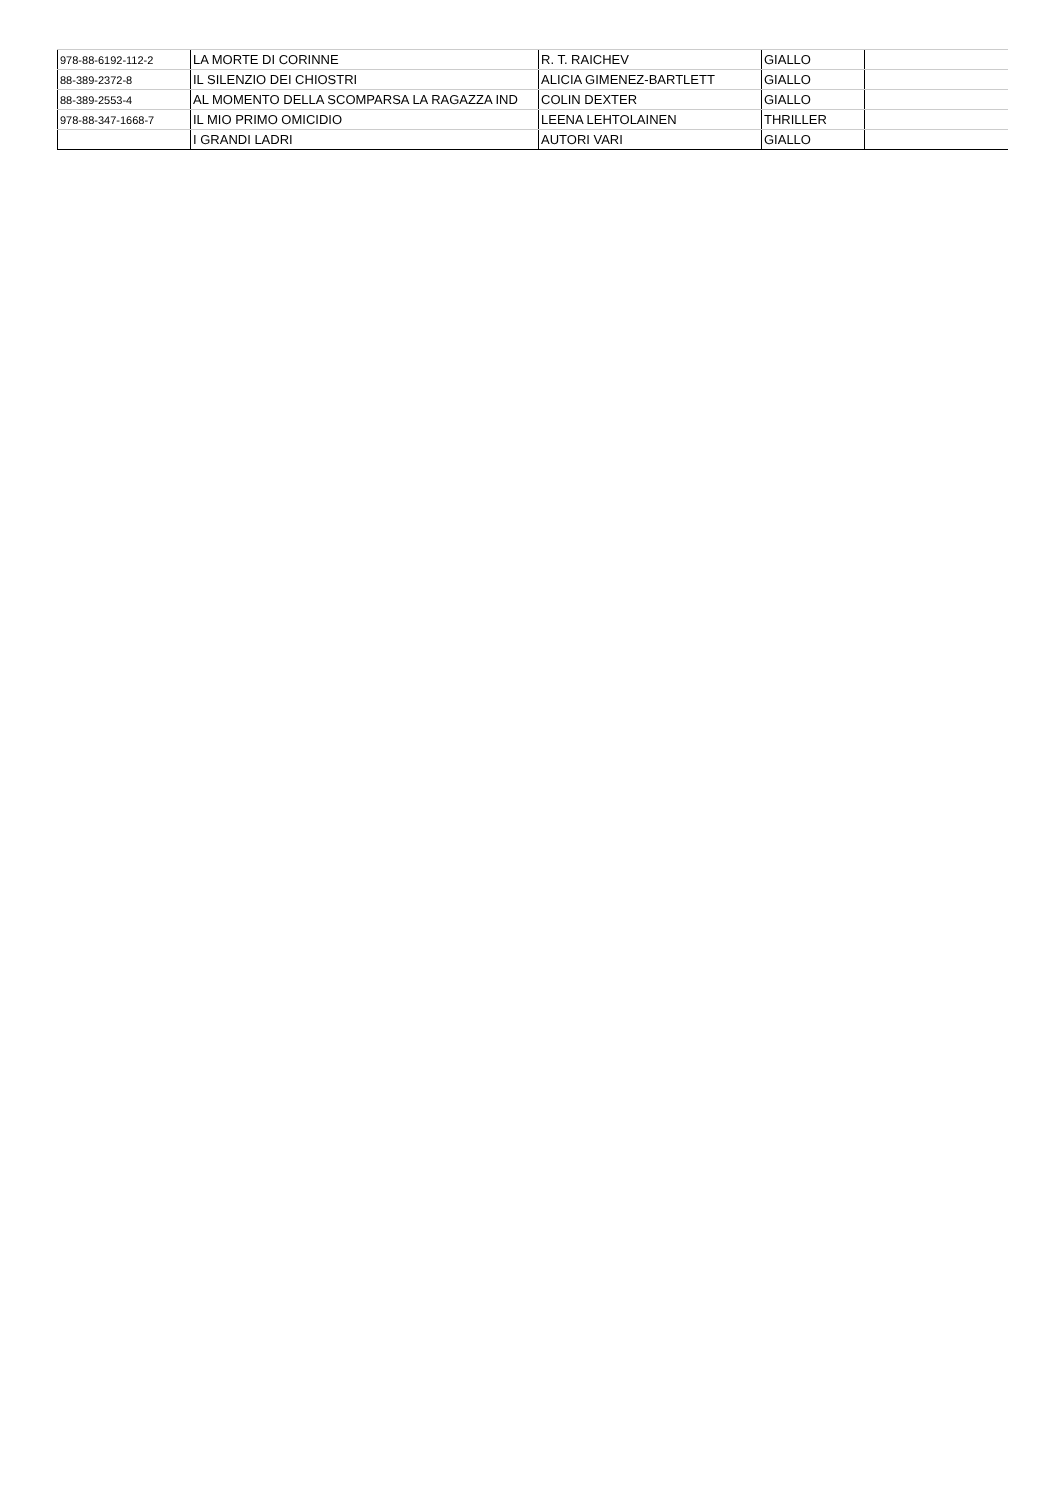| 978-88-6192-112-2 | LA MORTE DI CORINNE | R. T. RAICHEV | GIALLO | |
| 88-389-2372-8 | IL SILENZIO DEI CHIOSTRI | ALICIA GIMENEZ-BARTLETT | GIALLO | |
| 88-389-2553-4 | AL MOMENTO DELLA SCOMPARSA LA RAGAZZA IND | COLIN DEXTER | GIALLO | |
| 978-88-347-1668-7 | IL MIO PRIMO OMICIDIO | LEENA LEHTOLAINEN | THRILLER | |
| | I GRANDI LADRI | AUTORI VARI | GIALLO | |